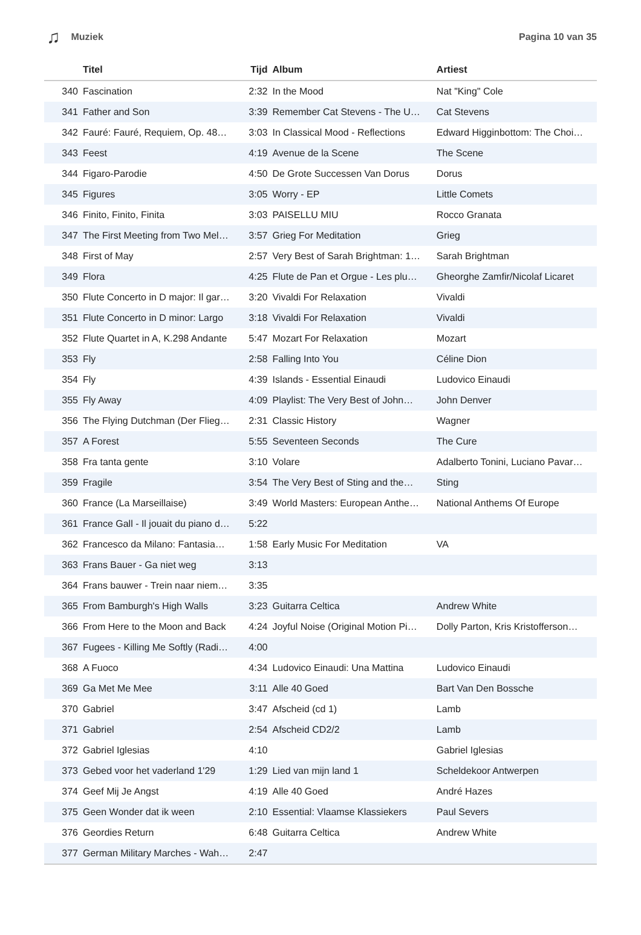♫ Muziek Pagina 10 van 35
| | Titel | Tijd | Album | Artiest |
| --- | --- | --- | --- | --- |
| 340 | Fascination | 2:32 | In the Mood | Nat "King" Cole |
| 341 | Father and Son | 3:39 | Remember Cat Stevens - The U… | Cat Stevens |
| 342 | Fauré: Fauré, Requiem, Op. 48… | 3:03 | In Classical Mood - Reflections | Edward Higginbottom: The Choi… |
| 343 | Feest | 4:19 | Avenue de la Scene | The Scene |
| 344 | Figaro-Parodie | 4:50 | De Grote Successen Van Dorus | Dorus |
| 345 | Figures | 3:05 | Worry - EP | Little Comets |
| 346 | Finito, Finito, Finita | 3:03 | PAISELLU MIU | Rocco Granata |
| 347 | The First Meeting from Two Mel… | 3:57 | Grieg For Meditation | Grieg |
| 348 | First of May | 2:57 | Very Best of Sarah Brightman: 1… | Sarah Brightman |
| 349 | Flora | 4:25 | Flute de Pan et Orgue - Les plu… | Gheorghe Zamfir/Nicolaf Licaret |
| 350 | Flute Concerto in D major: Il gar… | 3:20 | Vivaldi For Relaxation | Vivaldi |
| 351 | Flute Concerto in D minor: Largo | 3:18 | Vivaldi For Relaxation | Vivaldi |
| 352 | Flute Quartet in A, K.298 Andante | 5:47 | Mozart For Relaxation | Mozart |
| 353 | Fly | 2:58 | Falling Into You | Céline Dion |
| 354 | Fly | 4:39 | Islands - Essential Einaudi | Ludovico Einaudi |
| 355 | Fly Away | 4:09 | Playlist: The Very Best of John… | John Denver |
| 356 | The Flying Dutchman (Der Flieg… | 2:31 | Classic History | Wagner |
| 357 | A Forest | 5:55 | Seventeen Seconds | The Cure |
| 358 | Fra tanta gente | 3:10 | Volare | Adalberto Tonini, Luciano Pavar… |
| 359 | Fragile | 3:54 | The Very Best of Sting and the… | Sting |
| 360 | France (La Marseillaise) | 3:49 | World Masters: European Anthe… | National Anthems Of Europe |
| 361 | France Gall - Il jouait du piano d… | 5:22 | | |
| 362 | Francesco da Milano: Fantasia… | 1:58 | Early Music For Meditation | VA |
| 363 | Frans Bauer - Ga niet weg | 3:13 | | |
| 364 | Frans bauwer - Trein naar niem… | 3:35 | | |
| 365 | From Bamburgh's High Walls | 3:23 | Guitarra Celtica | Andrew White |
| 366 | From Here to the Moon and Back | 4:24 | Joyful Noise (Original Motion Pi… | Dolly Parton, Kris Kristofferson… |
| 367 | Fugees - Killing Me Softly (Radi… | 4:00 | | |
| 368 | A Fuoco | 4:34 | Ludovico Einaudi: Una Mattina | Ludovico Einaudi |
| 369 | Ga Met Me Mee | 3:11 | Alle 40 Goed | Bart Van Den Bossche |
| 370 | Gabriel | 3:47 | Afscheid (cd 1) | Lamb |
| 371 | Gabriel | 2:54 | Afscheid CD2/2 | Lamb |
| 372 | Gabriel Iglesias | 4:10 | | Gabriel Iglesias |
| 373 | Gebed voor het vaderland 1'29 | 1:29 | Lied van mijn land 1 | Scheldekoor Antwerpen |
| 374 | Geef Mij Je Angst | 4:19 | Alle 40 Goed | André Hazes |
| 375 | Geen Wonder dat ik ween | 2:10 | Essential: Vlaamse Klassiekers | Paul Severs |
| 376 | Geordies Return | 6:48 | Guitarra Celtica | Andrew White |
| 377 | German Military Marches - Wah… | 2:47 | | |